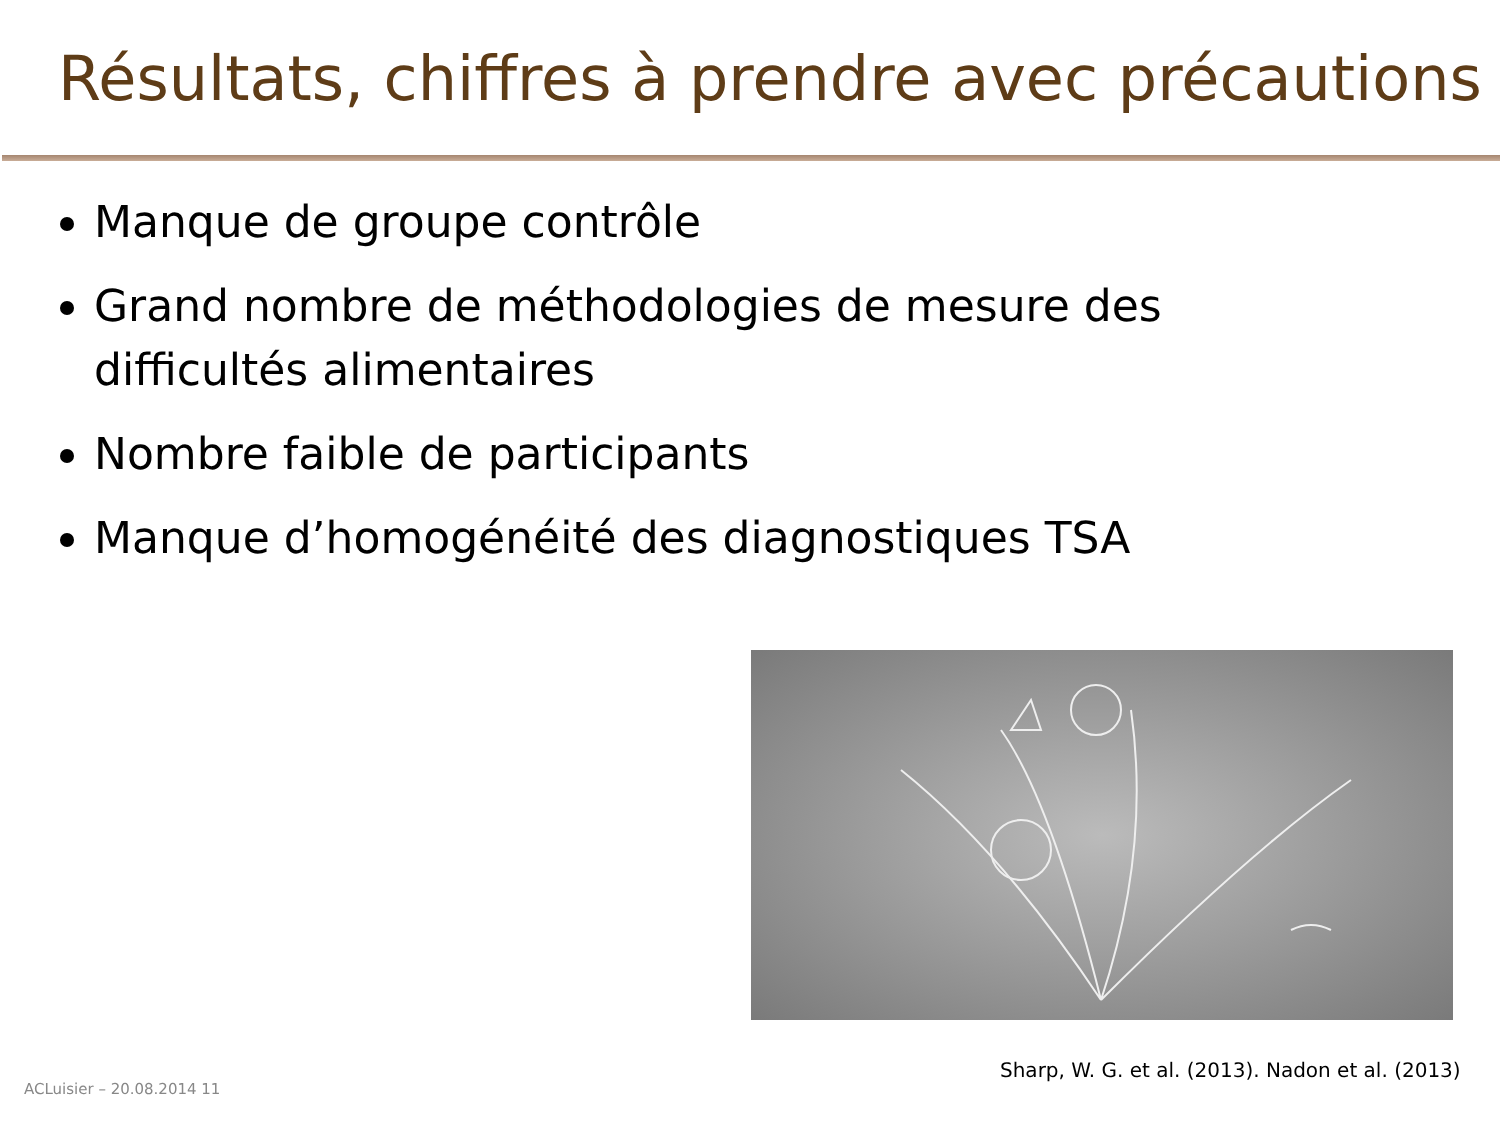Résultats, chiffres à prendre avec précautions
Manque de groupe contrôle
Grand nombre de méthodologies de mesure des difficultés alimentaires
Nombre faible de participants
Manque d’homogénéité des diagnostiques TSA
Sharp, W. G. et al. (2013). Nadon et al. (2013)
ACLuisier – 20.08.2014 11